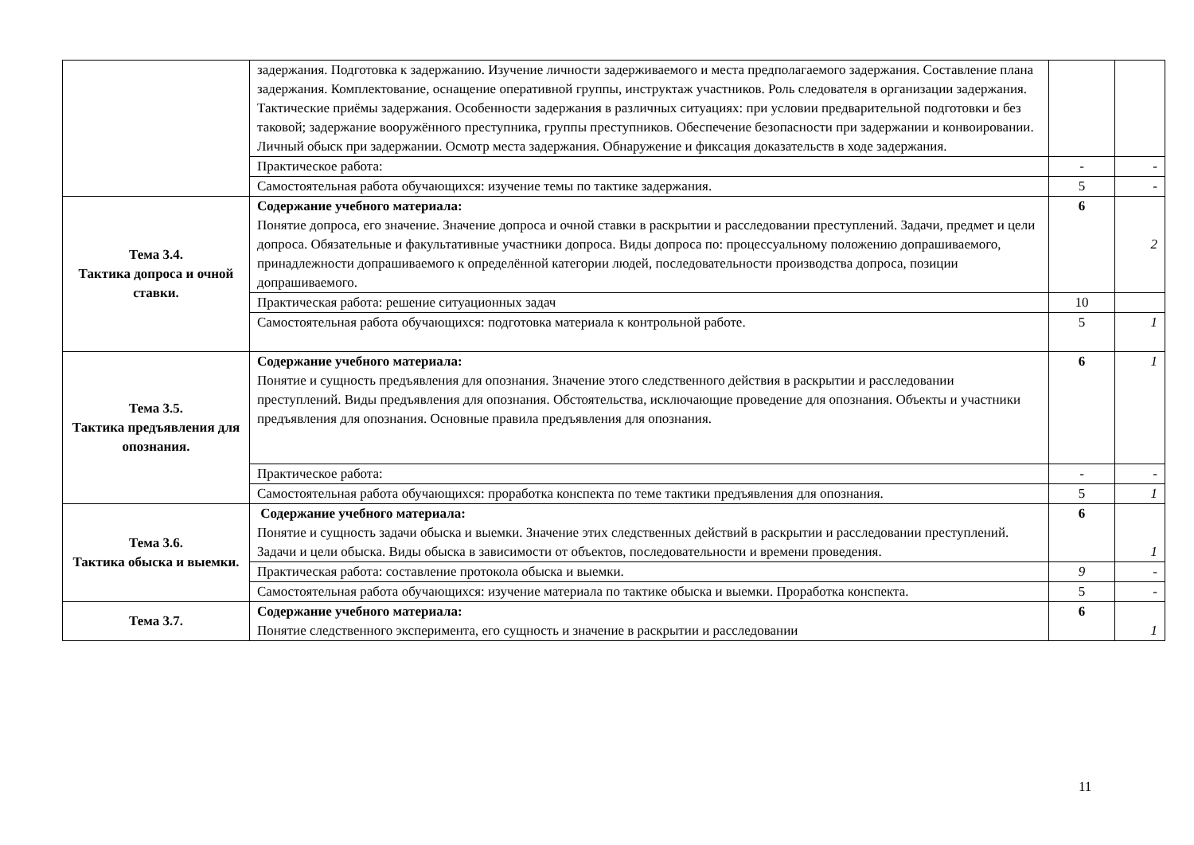| | задержания. Подготовка к задержанию. Изучение личности задерживаемого и места предполагаемого задержания. Составление плана задержания. Комплектование, оснащение оперативной группы, инструктаж участников. Роль следователя в организации задержания. Тактические приёмы задержания. Особенности задержания в различных ситуациях: при условии предварительной подготовки и без таковой; задержание вооружённого преступника, группы преступников. Обеспечение безопасности при задержании и конвоировании. Личный обыск при задержании. Осмотр места задержания. Обнаружение и фиксация доказательств в ходе задержания. | | |
| | Практическое работа: | - | - |
| | Самостоятельная работа обучающихся: изучение темы по тактике задержания. | 5 | - |
| Тема 3.4. Тактика допроса и очной ставки. | Содержание учебного материала: Понятие допроса, его значение. Значение допроса и очной ставки в раскрытии и расследовании преступлений. Задачи, предмет и цели допроса. Обязательные и факультативные участники допроса. Виды допроса по: процессуальному положению допрашиваемого, принадлежности допрашиваемого к определённой категории людей, последовательности производства допроса, позиции допрашиваемого. | 6 | 2 |
| | Практическая работа: решение ситуационных задач | 10 | |
| | Самостоятельная работа обучающихся: подготовка материала к контрольной работе. | 5 | 1 |
| Тема 3.5. Тактика предъявления для опознания. | Содержание учебного материала: Понятие и сущность предъявления для опознания. Значение этого следственного действия в раскрытии и расследовании преступлений. Виды предъявления для опознания. Обстоятельства, исключающие проведение для опознания. Объекты и участники предъявления для опознания. Основные правила предъявления для опознания. | 6 | 1 |
| | Практическое работа: | - | - |
| | Самостоятельная работа обучающихся: проработка конспекта по теме тактики предъявления для опознания. | 5 | 1 |
| Тема 3.6. Тактика обыска и выемки. | Содержание учебного материала: Понятие и сущность задачи обыска и выемки. Значение этих следственных действий в раскрытии и расследовании преступлений. Задачи и цели обыска. Виды обыска в зависимости от объектов, последовательности и времени проведения. | 6 | 1 |
| | Практическая работа: составление протокола обыска и выемки. | 9 | - |
| | Самостоятельная работа обучающихся: изучение материала по тактике обыска и выемки. Проработка конспекта. | 5 | - |
| Тема 3.7. | Содержание учебного материала: Понятие следственного эксперимента, его сущность и значение в раскрытии и расследовании | 6 | 1 |
11